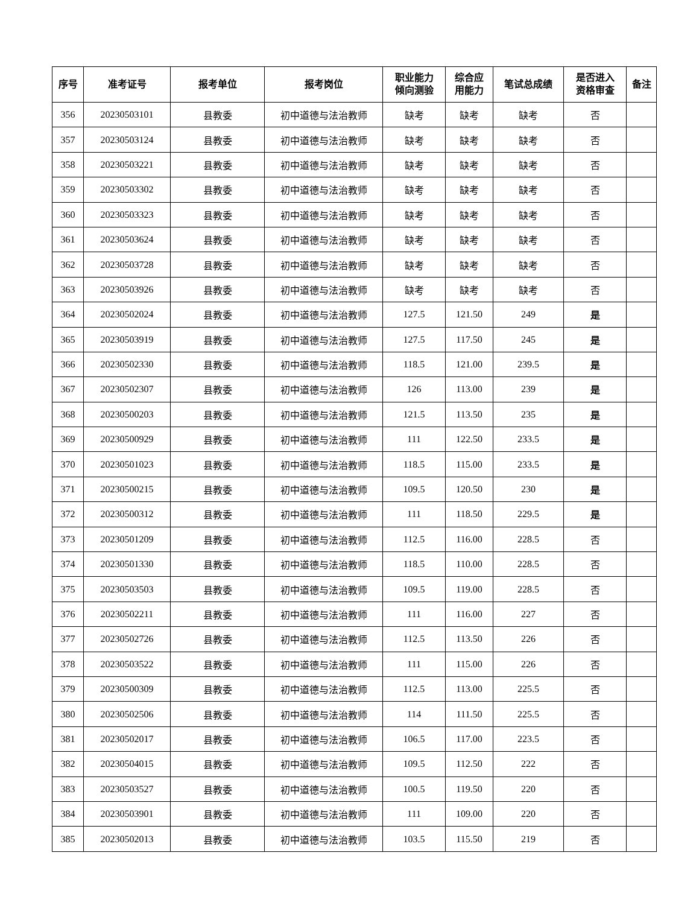| 序号 | 准考证号 | 报考单位 | 报考岗位 | 职业能力 倾向测验 | 综合应 用能力 | 笔试总成绩 | 是否进入 资格审查 | 备注 |
| --- | --- | --- | --- | --- | --- | --- | --- | --- |
| 356 | 20230503101 | 县教委 | 初中道德与法治教师 | 缺考 | 缺考 | 缺考 | 否 | |
| 357 | 20230503124 | 县教委 | 初中道德与法治教师 | 缺考 | 缺考 | 缺考 | 否 | |
| 358 | 20230503221 | 县教委 | 初中道德与法治教师 | 缺考 | 缺考 | 缺考 | 否 | |
| 359 | 20230503302 | 县教委 | 初中道德与法治教师 | 缺考 | 缺考 | 缺考 | 否 | |
| 360 | 20230503323 | 县教委 | 初中道德与法治教师 | 缺考 | 缺考 | 缺考 | 否 | |
| 361 | 20230503624 | 县教委 | 初中道德与法治教师 | 缺考 | 缺考 | 缺考 | 否 | |
| 362 | 20230503728 | 县教委 | 初中道德与法治教师 | 缺考 | 缺考 | 缺考 | 否 | |
| 363 | 20230503926 | 县教委 | 初中道德与法治教师 | 缺考 | 缺考 | 缺考 | 否 | |
| 364 | 20230502024 | 县教委 | 初中道德与法治教师 | 127.5 | 121.50 | 249 | 是 | |
| 365 | 20230503919 | 县教委 | 初中道德与法治教师 | 127.5 | 117.50 | 245 | 是 | |
| 366 | 20230502330 | 县教委 | 初中道德与法治教师 | 118.5 | 121.00 | 239.5 | 是 | |
| 367 | 20230502307 | 县教委 | 初中道德与法治教师 | 126 | 113.00 | 239 | 是 | |
| 368 | 20230500203 | 县教委 | 初中道德与法治教师 | 121.5 | 113.50 | 235 | 是 | |
| 369 | 20230500929 | 县教委 | 初中道德与法治教师 | 111 | 122.50 | 233.5 | 是 | |
| 370 | 20230501023 | 县教委 | 初中道德与法治教师 | 118.5 | 115.00 | 233.5 | 是 | |
| 371 | 20230500215 | 县教委 | 初中道德与法治教师 | 109.5 | 120.50 | 230 | 是 | |
| 372 | 20230500312 | 县教委 | 初中道德与法治教师 | 111 | 118.50 | 229.5 | 是 | |
| 373 | 20230501209 | 县教委 | 初中道德与法治教师 | 112.5 | 116.00 | 228.5 | 否 | |
| 374 | 20230501330 | 县教委 | 初中道德与法治教师 | 118.5 | 110.00 | 228.5 | 否 | |
| 375 | 20230503503 | 县教委 | 初中道德与法治教师 | 109.5 | 119.00 | 228.5 | 否 | |
| 376 | 20230502211 | 县教委 | 初中道德与法治教师 | 111 | 116.00 | 227 | 否 | |
| 377 | 20230502726 | 县教委 | 初中道德与法治教师 | 112.5 | 113.50 | 226 | 否 | |
| 378 | 20230503522 | 县教委 | 初中道德与法治教师 | 111 | 115.00 | 226 | 否 | |
| 379 | 20230500309 | 县教委 | 初中道德与法治教师 | 112.5 | 113.00 | 225.5 | 否 | |
| 380 | 20230502506 | 县教委 | 初中道德与法治教师 | 114 | 111.50 | 225.5 | 否 | |
| 381 | 20230502017 | 县教委 | 初中道德与法治教师 | 106.5 | 117.00 | 223.5 | 否 | |
| 382 | 20230504015 | 县教委 | 初中道德与法治教师 | 109.5 | 112.50 | 222 | 否 | |
| 383 | 20230503527 | 县教委 | 初中道德与法治教师 | 100.5 | 119.50 | 220 | 否 | |
| 384 | 20230503901 | 县教委 | 初中道德与法治教师 | 111 | 109.00 | 220 | 否 | |
| 385 | 20230502013 | 县教委 | 初中道德与法治教师 | 103.5 | 115.50 | 219 | 否 | |